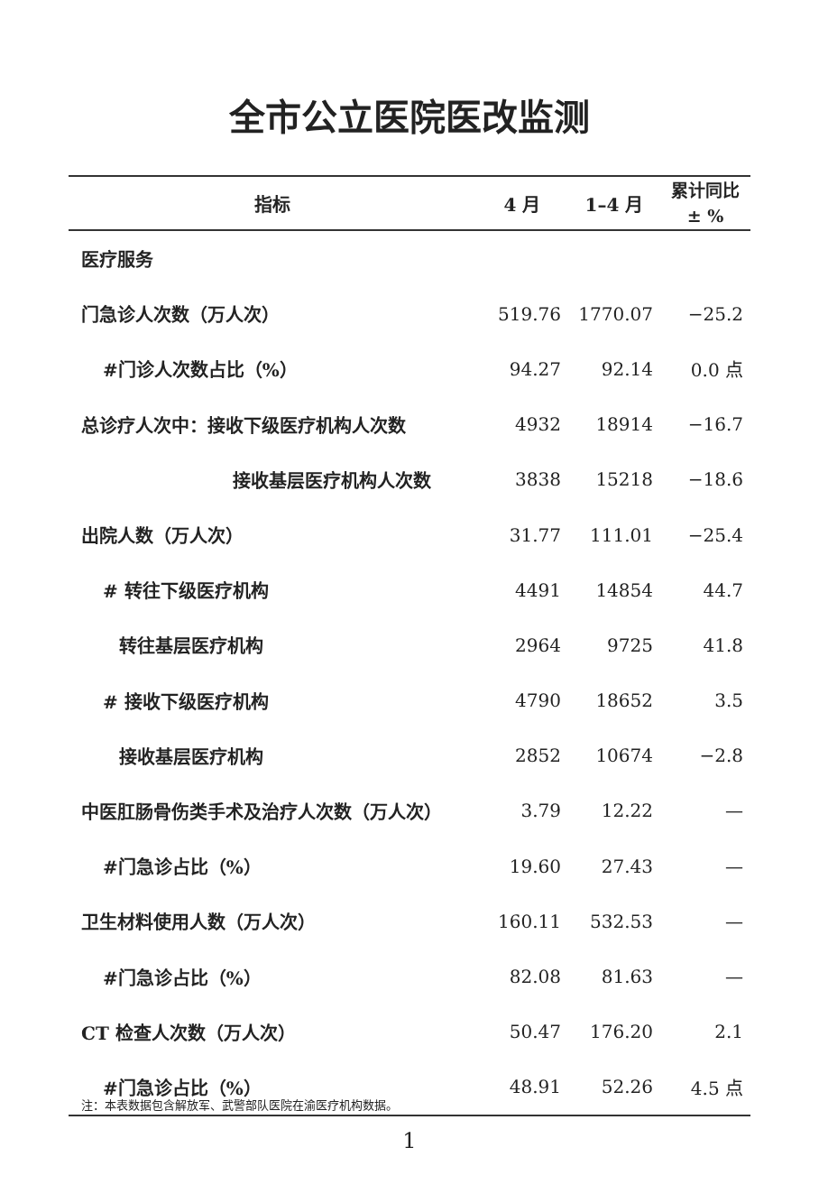全市公立医院医改监测
| 指标 | 4 月 | 1–4 月 | 累计同比 ± % |
| --- | --- | --- | --- |
| 医疗服务 | | | |
| 门急诊人次数（万人次） | 519.76 | 1770.07 | −25.2 |
| #门诊人次数占比（%） | 94.27 | 92.14 | 0.0 点 |
| 总诊疗人次中：接收下级医疗机构人次数 | 4932 | 18914 | −16.7 |
| 接收基层医疗机构人次数 | 3838 | 15218 | −18.6 |
| 出院人数（万人次） | 31.77 | 111.01 | −25.4 |
| # 转往下级医疗机构 | 4491 | 14854 | 44.7 |
| 转往基层医疗机构 | 2964 | 9725 | 41.8 |
| # 接收下级医疗机构 | 4790 | 18652 | 3.5 |
| 接收基层医疗机构 | 2852 | 10674 | −2.8 |
| 中医肛肠骨伤类手术及治疗人次数（万人次） | 3.79 | 12.22 | — |
| #门急诊占比（%） | 19.60 | 27.43 | — |
| 卫生材料使用人数（万人次） | 160.11 | 532.53 | — |
| #门急诊占比（%） | 82.08 | 81.63 | — |
| CT 检查人次数（万人次） | 50.47 | 176.20 | 2.1 |
| #门急诊占比（%） | 48.91 | 52.26 | 4.5 点 |
注：本表数据包含解放军、武警部队医院在渝医疗机构数据。
1